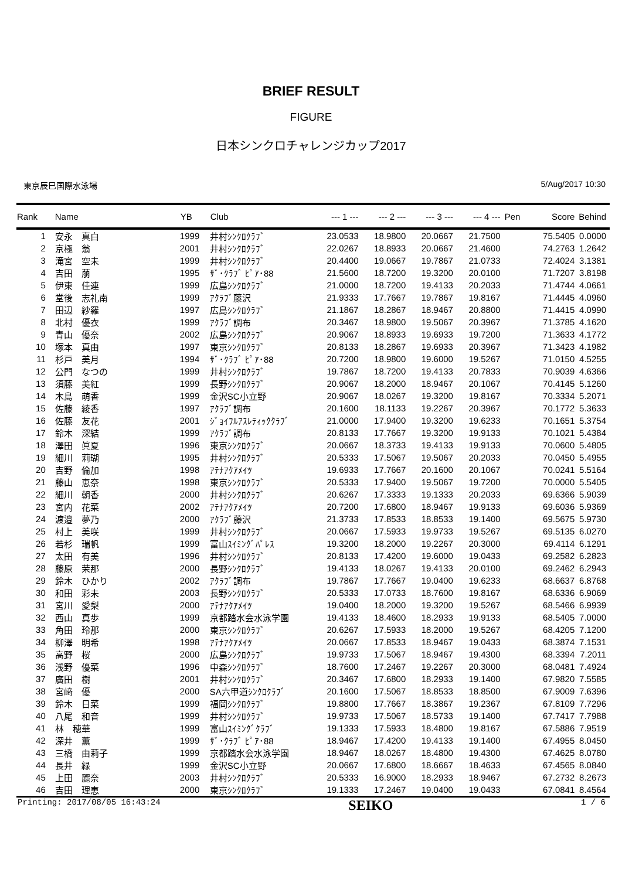BRIEF RESULT
FIGURE
日本シンクロチャレンジカップ2017
東京辰巳国際水泳場 5/Aug/2017 10:30
| Rank | Name | YB | Club | --- 1 --- | --- 2 --- | --- 3 --- | --- 4 --- | Pen | Score | Behind |
| --- | --- | --- | --- | --- | --- | --- | --- | --- | --- | --- |
| 1 | 安永 真白 | 1999 | 井村ｼﾝｸﾛｸﾗﾌﾞ | 23.0533 | 18.9800 | 20.0667 | 21.7500 | | 75.5405 | 0.0000 |
| 2 | 京極 翁 | 2001 | 井村ｼﾝｸﾛｸﾗﾌﾞ | 22.0267 | 18.8933 | 20.0667 | 21.4600 | | 74.2763 | 1.2642 |
| 3 | 滝宮 空未 | 1999 | 井村ｼﾝｸﾛｸﾗﾌﾞ | 20.4400 | 19.0667 | 19.7867 | 21.0733 | | 72.4024 | 3.1381 |
| 4 | 吉田 萠 | 1995 | ｻﾞ･ｸﾗﾌﾞ ﾋﾟｱ･88 | 21.5600 | 18.7200 | 19.3200 | 20.0100 | | 71.7207 | 3.8198 |
| 5 | 伊東 佳連 | 1999 | 広島ｼﾝｸﾛｸﾗﾌﾞ | 21.0000 | 18.7200 | 19.4133 | 20.2033 | | 71.4744 | 4.0661 |
| 6 | 堂後 志礼南 | 1999 | ｱｸﾗﾌﾞ藤沢 | 21.9333 | 17.7667 | 19.7867 | 19.8167 | | 71.4445 | 4.0960 |
| 7 | 田辺 紗羅 | 1997 | 広島ｼﾝｸﾛｸﾗﾌﾞ | 21.1867 | 18.2867 | 18.9467 | 20.8800 | | 71.4415 | 4.0990 |
| 8 | 北村 優衣 | 1999 | ｱｸﾗﾌﾞ調布 | 20.3467 | 18.9800 | 19.5067 | 20.3967 | | 71.3785 | 4.1620 |
| 9 | 青山 優奈 | 2002 | 広島ｼﾝｸﾛｸﾗﾌﾞ | 20.9067 | 18.8933 | 19.6933 | 19.7200 | | 71.3633 | 4.1772 |
| 10 | 塚本 真由 | 1997 | 東京ｼﾝｸﾛｸﾗﾌﾞ | 20.8133 | 18.2867 | 19.6933 | 20.3967 | | 71.3423 | 4.1982 |
| 11 | 杉戸 美月 | 1994 | ｻﾞ･ｸﾗﾌﾞ ﾋﾟｱ･88 | 20.7200 | 18.9800 | 19.6000 | 19.5267 | | 71.0150 | 4.5255 |
| 12 | 公門 なつの | 1999 | 井村ｼﾝｸﾛｸﾗﾌﾞ | 19.7867 | 18.7200 | 19.4133 | 20.7833 | | 70.9039 | 4.6366 |
| 13 | 須藤 美紅 | 1999 | 長野ｼﾝｸﾛｸﾗﾌﾞ | 20.9067 | 18.2000 | 18.9467 | 20.1067 | | 70.4145 | 5.1260 |
| 14 | 木島 萌香 | 1999 | 金沢SC小立野 | 20.9067 | 18.0267 | 19.3200 | 19.8167 | | 70.3334 | 5.2071 |
| 15 | 佐藤 綾香 | 1997 | ｱｸﾗﾌﾞ調布 | 20.1600 | 18.1133 | 19.2267 | 20.3967 | | 70.1772 | 5.3633 |
| 16 | 佐藤 友花 | 2001 | ｼﾞｮｲﾌﾙｱｽﾚﾃｨｯｸｸﾗﾌﾞ | 21.0000 | 17.9400 | 19.3200 | 19.6233 | | 70.1651 | 5.3754 |
| 17 | 鈴木 深結 | 1999 | ｱｸﾗﾌﾞ調布 | 20.8133 | 17.7667 | 19.3200 | 19.9133 | | 70.1021 | 5.4384 |
| 18 | 澤田 眞夏 | 1996 | 東京ｼﾝｸﾛｸﾗﾌﾞ | 20.0667 | 18.3733 | 19.4133 | 19.9133 | | 70.0600 | 5.4805 |
| 19 | 細川 莉瑚 | 1995 | 井村ｼﾝｸﾛｸﾗﾌﾞ | 20.5333 | 17.5067 | 19.5067 | 20.2033 | | 70.0450 | 5.4955 |
| 20 | 吉野 倫加 | 1998 | ｱﾃﾅｱｸｱﾒｲﾂ | 19.6933 | 17.7667 | 20.1600 | 20.1067 | | 70.0241 | 5.5164 |
| 21 | 藤山 恵奈 | 1998 | 東京ｼﾝｸﾛｸﾗﾌﾞ | 20.5333 | 17.9400 | 19.5067 | 19.7200 | | 70.0000 | 5.5405 |
| 22 | 細川 朝香 | 2000 | 井村ｼﾝｸﾛｸﾗﾌﾞ | 20.6267 | 17.3333 | 19.1333 | 20.2033 | | 69.6366 | 5.9039 |
| 23 | 宮内 花菜 | 2002 | ｱﾃﾅｱｸｱﾒｲﾂ | 20.7200 | 17.6800 | 18.9467 | 19.9133 | | 69.6036 | 5.9369 |
| 24 | 渡邉 夢乃 | 2000 | ｱｸﾗﾌﾞ藤沢 | 21.3733 | 17.8533 | 18.8533 | 19.1400 | | 69.5675 | 5.9730 |
| 25 | 村上 美咲 | 1999 | 井村ｼﾝｸﾛｸﾗﾌﾞ | 20.0667 | 17.5933 | 19.9733 | 19.5267 | | 69.5135 | 6.0270 |
| 26 | 若杉 瑞帆 | 1999 | 富山ｽｲﾐﾝｸﾞﾊﾟﾚｽ | 19.3200 | 18.2000 | 19.2267 | 20.3000 | | 69.4114 | 6.1291 |
| 27 | 太田 有美 | 1996 | 井村ｼﾝｸﾛｸﾗﾌﾞ | 20.8133 | 17.4200 | 19.6000 | 19.0433 | | 69.2582 | 6.2823 |
| 28 | 藤原 茉那 | 2000 | 長野ｼﾝｸﾛｸﾗﾌﾞ | 19.4133 | 18.0267 | 19.4133 | 20.0100 | | 69.2462 | 6.2943 |
| 29 | 鈴木 ひかり | 2002 | ｱｸﾗﾌﾞ調布 | 19.7867 | 17.7667 | 19.0400 | 19.6233 | | 68.6637 | 6.8768 |
| 30 | 和田 彩未 | 2003 | 長野ｼﾝｸﾛｸﾗﾌﾞ | 20.5333 | 17.0733 | 18.7600 | 19.8167 | | 68.6336 | 6.9069 |
| 31 | 宮川 愛梨 | 2000 | ｱﾃﾅｱｸｱﾒｲﾂ | 19.0400 | 18.2000 | 19.3200 | 19.5267 | | 68.5466 | 6.9939 |
| 32 | 西山 真歩 | 1999 | 京都踏水会水泳学園 | 19.4133 | 18.4600 | 18.2933 | 19.9133 | | 68.5405 | 7.0000 |
| 33 | 角田 玲那 | 2000 | 東京ｼﾝｸﾛｸﾗﾌﾞ | 20.6267 | 17.5933 | 18.2000 | 19.5267 | | 68.4205 | 7.1200 |
| 34 | 柳澤 明希 | 1998 | ｱﾃﾅｱｸｱﾒｲﾂ | 20.0667 | 17.8533 | 18.9467 | 19.0433 | | 68.3874 | 7.1531 |
| 35 | 高野 桜 | 2000 | 広島ｼﾝｸﾛｸﾗﾌﾞ | 19.9733 | 17.5067 | 18.9467 | 19.4300 | | 68.3394 | 7.2011 |
| 36 | 浅野 優菜 | 1996 | 中森ｼﾝｸﾛｸﾗﾌﾞ | 18.7600 | 17.2467 | 19.2267 | 20.3000 | | 68.0481 | 7.4924 |
| 37 | 廣田 樹 | 2001 | 井村ｼﾝｸﾛｸﾗﾌﾞ | 20.3467 | 17.6800 | 18.2933 | 19.1400 | | 67.9820 | 7.5585 |
| 38 | 宮﨑 優 | 2000 | SA六甲道ｼﾝｸﾛｸﾗﾌﾞ | 20.1600 | 17.5067 | 18.8533 | 18.8500 | | 67.9009 | 7.6396 |
| 39 | 鈴木 日菜 | 1999 | 福岡ｼﾝｸﾛｸﾗﾌﾞ | 19.8800 | 17.7667 | 18.3867 | 19.2367 | | 67.8109 | 7.7296 |
| 40 | 八尾 和音 | 1999 | 井村ｼﾝｸﾛｸﾗﾌﾞ | 19.9733 | 17.5067 | 18.5733 | 19.1400 | | 67.7417 | 7.7988 |
| 41 | 林 穂華 | 1999 | 富山ｽｲﾐﾝｸﾞｸﾗﾌﾞ | 19.1333 | 17.5933 | 18.4800 | 19.8167 | | 67.5886 | 7.9519 |
| 42 | 深井 薫 | 1999 | ｻﾞ･ｸﾗﾌﾞ ﾋﾟｱ･88 | 18.9467 | 17.4200 | 19.4133 | 19.1400 | | 67.4955 | 8.0450 |
| 43 | 三橋 由莉子 | 1999 | 京都踏水会水泳学園 | 18.9467 | 18.0267 | 18.4800 | 19.4300 | | 67.4625 | 8.0780 |
| 44 | 長井 緑 | 1999 | 金沢SC小立野 | 20.0667 | 17.6800 | 18.6667 | 18.4633 | | 67.4565 | 8.0840 |
| 45 | 上田 麗奈 | 2003 | 井村ｼﾝｸﾛｸﾗﾌﾞ | 20.5333 | 16.9000 | 18.2933 | 18.9467 | | 67.2732 | 8.2673 |
| 46 | 吉田 理恵 | 2000 | 東京ｼﾝｸﾛｸﾗﾌﾞ | 19.1333 | 17.2467 | 19.0400 | 19.0433 | | 67.0841 | 8.4564 |
Printing: 2017/08/05 16:43:24 SEIKO 1 / 6